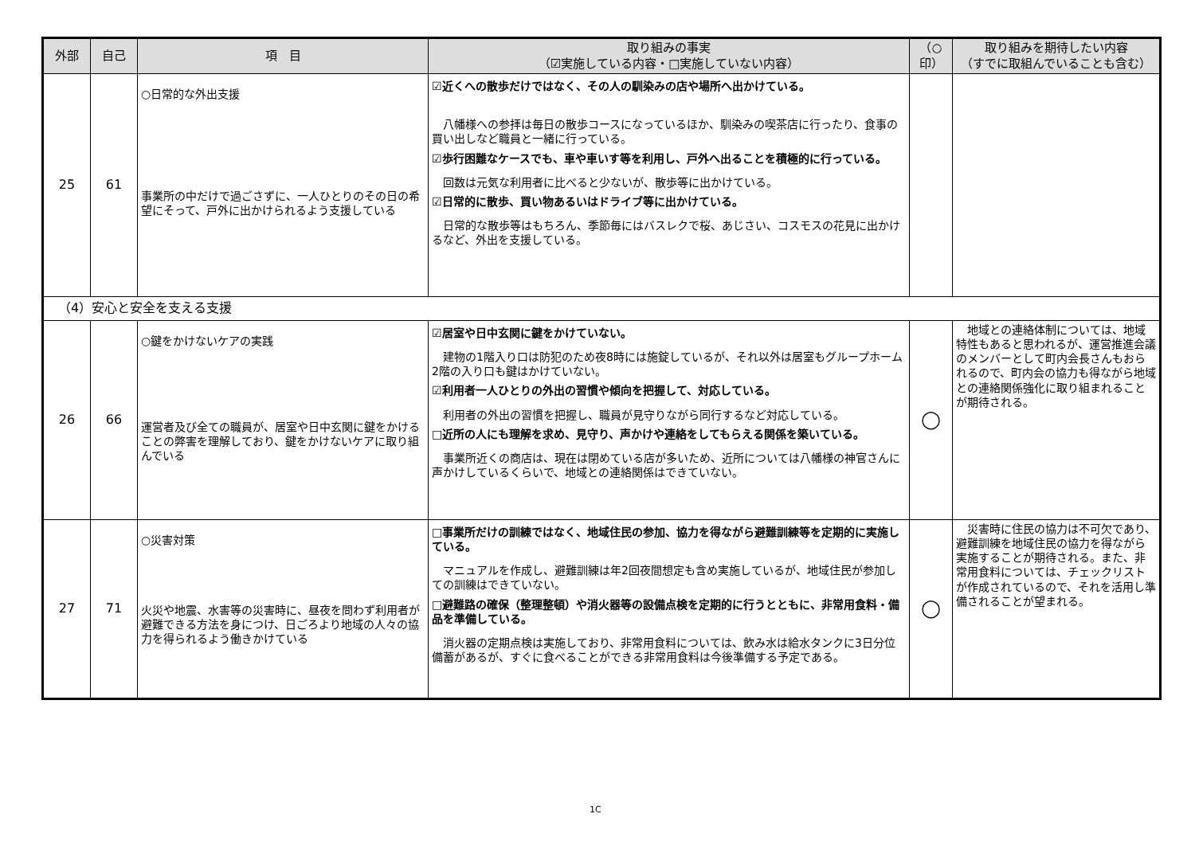| 外部 | 自己 | 項 目 | 取り組みの事実 （☑実施している内容・□実施していない内容） | （○ 印） | 取り組みを期待したい内容 （すでに取組んでいることも含む） |
| --- | --- | --- | --- | --- | --- |
| 25 | 61 | ○日常的な外出支援 事業所の中だけで過ごさずに、一人ひとりのその日の希望にそって、戸外に出かけられるよう支援している | ☑近くへの散歩だけではなく、その人の馴染みの店や場所へ出かけている。 八幡様への参拝は毎日の散歩コースになっているほか、馴染みの喫茶店に行ったり、食事の買い出しなど職員と一緒に行っている。 ☑歩行困難なケースでも、車や車いす等を利用し、戸外へ出ることを積極的に行っている。 回数は元気な利用者に比べると少ないが、散歩等に出かけている。 ☑日常的に散歩、買い物あるいはドライブ等に出かけている。 日常的な散歩等はもちろん、季節毎にはバスレクで桜、あじさい、コスモスの花見に出かけるなど、外出を支援している。 | | |
| （4）安心と安全を支える支援 | | | | | |
| 26 | 66 | ○鍵をかけないケアの実践 運営者及び全ての職員が、居室や日中玄関に鍵をかけることの弊害を理解しており、鍵をかけないケアに取り組んでいる | ☑居室や日中玄関に鍵をかけていない。 建物の1階入り口は防犯のため夜8時には施錠しているが、それ以外は居室もグループホーム2階の入り口も鍵はかけていない。 ☑利用者一人ひとりの外出の習慣や傾向を把握して、対応している。 利用者の外出の習慣を把握し、職員が見守りながら同行するなど対応している。 □近所の人にも理解を求め、見守り、声かけや連絡をしてもらえる関係を築いている。 事業所近くの商店は、現在は閉めている店が多いため、近所については八幡様の神官さんに声かけしているくらいで、地域との連絡関係はできていない。 | ◯ | 地域との連絡体制については、地域特性もあると思われるが、運営推進会議のメンバーとして町内会長さんもおられるので、町内会の協力も得ながら地域との連絡関係強化に取り組まれることが期待される。 |
| 27 | 71 | ○災害対策 火災や地震、水害等の災害時に、昼夜を問わず利用者が避難できる方法を身につけ、日ごろより地域の人々の協力を得られるよう働きかけている | □事業所だけの訓練ではなく、地域住民の参加、協力を得ながら避難訓練等を定期的に実施している。 マニュアルを作成し、避難訓練は年2回夜間想定も含め実施しているが、地域住民が参加しての訓練はできていない。 □避難路の確保（整理整頓）や消火器等の設備点検を定期的に行うとともに、非常用食料・備品を準備している。 消火器の定期点検は実施しており、非常用食料については、飲み水は給水タンクに3日分位備蓄があるが、すぐに食べることができる非常用食料は今後準備する予定である。 | ◯ | 災害時に住民の協力は不可欠であり、避難訓練を地域住民の協力を得ながら実施することが期待される。また、非常用食料については、チェックリストが作成されているので、それを活用し準備されることが望まれる。 |
1C